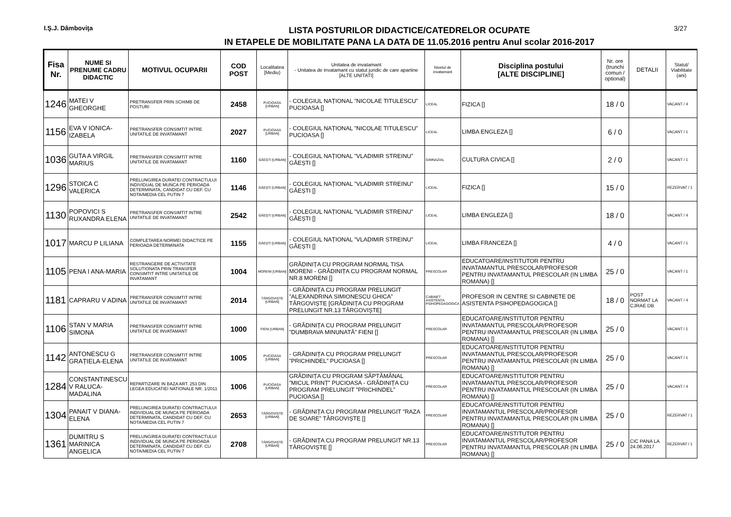I.Ş.J. Dâmboviţa
LISTA POSTURILOR DIDACTICE/CATEDRELOR OCUPATE
IN ETAPELE DE MOBILITATE PANA LA DATA DE 11.05.2016 pentru Anul scolar 2016-2017
3/27
| Fisa Nr. | NUME SI PRENUME CADRU DIDACTIC | MOTIVUL OCUPARII | COD POST | Localitatea [Mediu) | Unitatea de invatamant - Unitatea de invatamant cu statut juridic de care apartine [ALTE UNITATI] | Nivelul de invatamant | Disciplina postului [ALTE DISCIPLINE] | Nr. ore (trunchi comun / optional) | DETALII | Statut/ Viabilitate (ani) |
| --- | --- | --- | --- | --- | --- | --- | --- | --- | --- | --- |
| 1246 | MATEI V GHEORGHE | PRETRANSFER PRIN SCHIMB DE POSTURI | 2458 | PUCIOASA [URBAN] | - COLEGIUL NAȚIONAL ”NICOLAE TITULESCU” PUCIOASA [] | LICEAL | FIZICA [] | 18 / 0 | | VACANT / 4 |
| 1156 | EVA V IONICA-IZABELA | PRETRANSFER CONSIMTIT INTRE UNITATILE DE INVATAMANT | 2027 | PUCIOASA [URBAN] | - COLEGIUL NAȚIONAL ”NICOLAE TITULESCU” PUCIOASA [] | LICEAL | LIMBA ENGLEZA [] | 6 / 0 | | VACANT / 1 |
| 1036 | GUTA A VIRGIL MARIUS | PRETRANSFER CONSIMTIT INTRE UNITATILE DE INVATAMANT | 1160 | GĂEȘTI [URBAN] | - COLEGIUL NAȚIONAL ”VLADIMIR STREINU” GĂEȘTI [] | GIMNAZIAL | CULTURA CIVICA [] | 2 / 0 | | VACANT / 1 |
| 1296 | STOICA C VALERICA | PRELUNGIREA DURATEI CONTRACTULUI INDIVIDUAL DE MUNCA PE PERIOADA DETERMINATA, CANDIDAT CU DEF. CU NOTA/MEDIA CEL PUTIN 7 | 1146 | GĂEȘTI [URBAN] | - COLEGIUL NAȚIONAL ”VLADIMIR STREINU” GĂEȘTI [] | LICEAL | FIZICA [] | 15 / 0 | | REZERVAT / 1 |
| 1130 | POPOVICI S RUXANDRA ELENA | PRETRANSFER CONSIMTIT INTRE UNITATILE DE INVATAMANT | 2542 | GĂEȘTI [URBAN] | - COLEGIUL NAȚIONAL ”VLADIMIR STREINU” GĂEȘTI [] | LICEAL | LIMBA ENGLEZA [] | 18 / 0 | | VACANT / 4 |
| 1017 | MARCU P LILIANA | COMPLETAREA NORMEI DIDACTICE PE PERIOADA DETERMINATA | 1155 | GĂEȘTI [URBAN] | - COLEGIUL NAȚIONAL ”VLADIMIR STREINU” GĂEȘTI [] | LICEAL | LIMBA FRANCEZA [] | 4 / 0 | | VACANT / 1 |
| 1105 | PENA I ANA-MARIA | RESTRANGERE DE ACTIVITATE SOLUTIONATA PRIN TRANSFER CONSIMTIT INTRE UNITATILE DE INVATAMANT | 1004 | MORENI [URBAN] | GRĂDINIȚA CU PROGRAM NORMAL TISA MORENI - GRĂDINIȚA CU PROGRAM NORMAL NR.8 MORENI [] | PRESCOLAR | EDUCATOARE/INSTITUTOR PENTRU INVATAMANTUL PRESCOLAR/PROFESOR PENTRU INVATAMANTUL PRESCOLAR (IN LIMBA ROMANA) [] | 25 / 0 | | VACANT / 1 |
| 1181 | CAPRARU V ADINA | PRETRANSFER CONSIMTIT INTRE UNITATILE DE INVATAMANT | 2014 | TÂRGOVIȘTE [URBAN] | - GRĂDINIȚA CU PROGRAM PRELUNGIT ”ALEXANDRINA SIMIONESCU GHICA” TÂRGOVIȘTE [GRĂDINIȚA CU PROGRAM PRELUNGIT NR.13 TÂRGOVIȘTE] | CABINET ASISTENTA PSIHOPEDAGOGICA | PROFESOR IN CENTRE SI CABINETE DE ASISTENTA PSIHOPEDAGOGICA [] | 18 / 0 | POST NORMAT LA CJRAE DB | VACANT / 4 |
| 1106 | STAN V MARIA SIMONA | PRETRANSFER CONSIMTIT INTRE UNITATILE DE INVATAMANT | 1000 | FIENI [URBAN] | - GRĂDINIȚA CU PROGRAM PRELUNGIT ”DUMBRAVA MINUNATĂ” FIENI [] | PRESCOLAR | EDUCATOARE/INSTITUTOR PENTRU INVATAMANTUL PRESCOLAR/PROFESOR PENTRU INVATAMANTUL PRESCOLAR (IN LIMBA ROMANA) [] | 25 / 0 | | VACANT / 1 |
| 1142 | ANTONESCU G GRAȚIELA-ELENA | PRETRANSFER CONSIMTIT INTRE UNITATILE DE INVATAMANT | 1005 | PUCIOASA [URBAN] | - GRĂDINIȚA CU PROGRAM PRELUNGIT ”PRICHINDEL” PUCIOASA [] | PRESCOLAR | EDUCATOARE/INSTITUTOR PENTRU INVATAMANTUL PRESCOLAR/PROFESOR PENTRU INVATAMANTUL PRESCOLAR (IN LIMBA ROMANA) [] | 25 / 0 | | VACANT / 1 |
| 1284 | CONSTANTINESCU V RALUCA-MADALINA | REPARTIZARE IN BAZA ART. 253 DIN LEGEA EDUCATIEI NATIONALE NR. 1/2011 | 1006 | PUCIOASA [URBAN] | GRĂDINIȚA CU PROGRAM SĂPTĂMÂNAL ”MICUL PRINȚ” PUCIOASA - GRĂDINIȚA CU PROGRAM PRELUNGIT ”PRICHINDEL” PUCIOASA [] | PRESCOLAR | EDUCATOARE/INSTITUTOR PENTRU INVATAMANTUL PRESCOLAR/PROFESOR PENTRU INVATAMANTUL PRESCOLAR (IN LIMBA ROMANA) [] | 25 / 0 | | VACANT / 4 |
| 1304 | PANAIT V DIANA-ELENA | PRELUNGIREA DURATEI CONTRACTULUI INDIVIDUAL DE MUNCA PE PERIOADA DETERMINATA, CANDIDAT CU DEF. CU NOTA/MEDIA CEL PUTIN 7 | 2653 | TÂRGOVIȘTE [URBAN] | - GRĂDINIȚA CU PROGRAM PRELUNGIT ”RAZA DE SOARE” TÂRGOVIȘTE [] | PRESCOLAR | EDUCATOARE/INSTITUTOR PENTRU INVATAMANTUL PRESCOLAR/PROFESOR PENTRU INVATAMANTUL PRESCOLAR (IN LIMBA ROMANA) [] | 25 / 0 | | REZERVAT / 1 |
| 1361 | DUMITRU S MARINICA ANGELICA | PRELUNGIREA DURATEI CONTRACTULUI INDIVIDUAL DE MUNCA PE PERIOADA DETERMINATA, CANDIDAT CU DEF. CU NOTA/MEDIA CEL PUTIN 7 | 2708 | TÂRGOVIȘTE [URBAN] | - GRĂDINIȚA CU PROGRAM PRELUNGIT NR.13 TÂRGOVIȘTE [] | PRESCOLAR | EDUCATOARE/INSTITUTOR PENTRU INVATAMANTUL PRESCOLAR/PROFESOR PENTRU INVATAMANTUL PRESCOLAR (IN LIMBA ROMANA) [] | 25 / 0 | CIC PANA LA 24.06.2017 | REZERVAT / 1 |